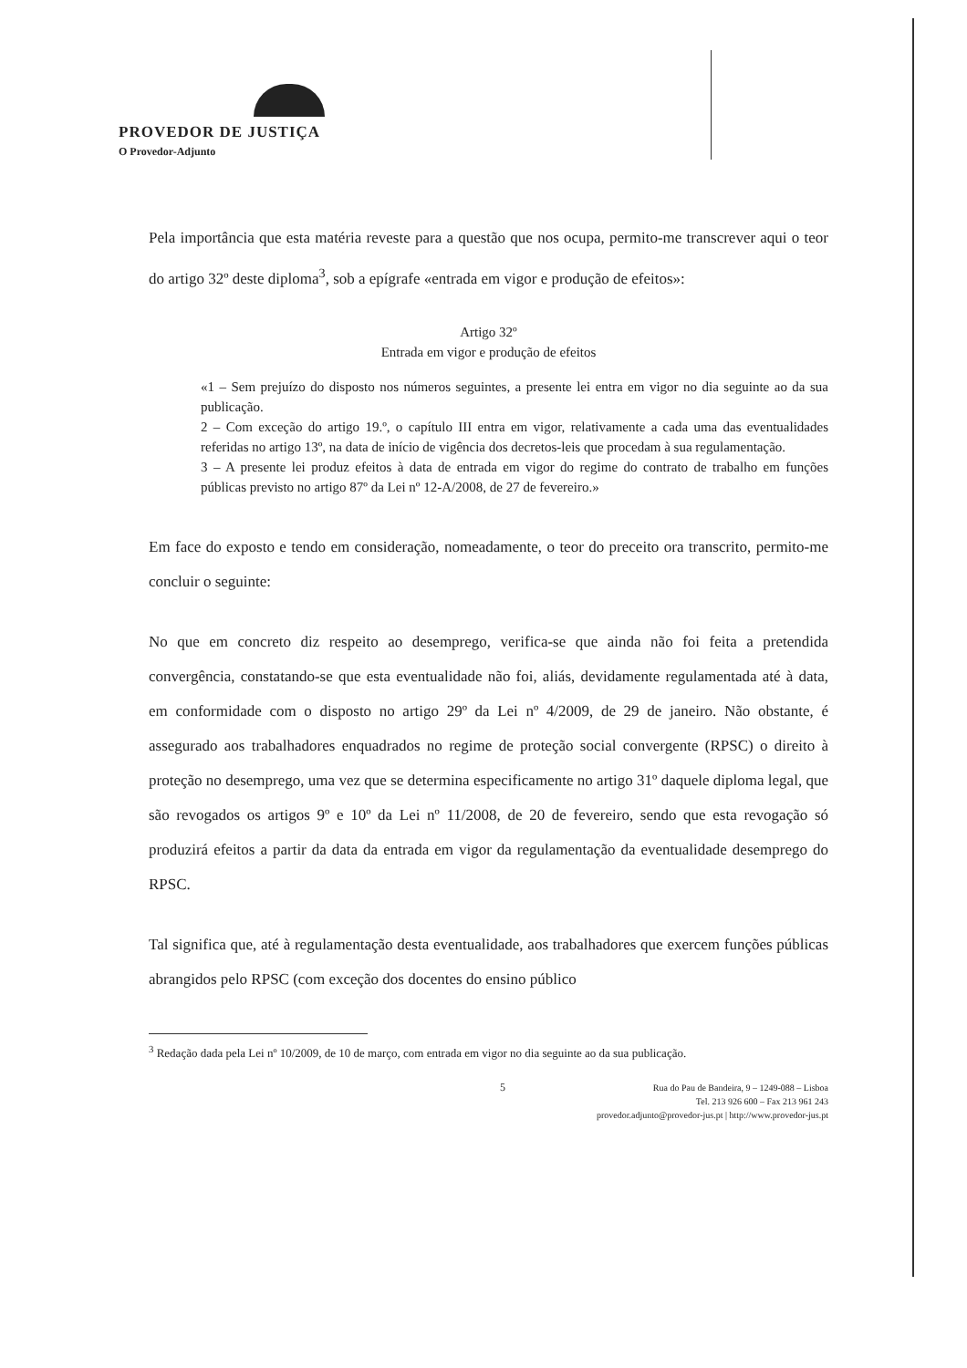PROVEDOR DE JUSTIÇA
O Provedor-Adjunto
Pela importância que esta matéria reveste para a questão que nos ocupa, permito-me transcrever aqui o teor do artigo 32º deste diploma<sup>3</sup>, sob a epígrafe «entrada em vigor e produção de efeitos»:
Artigo 32º
Entrada em vigor e produção de efeitos
«1 – Sem prejuízo do disposto nos números seguintes, a presente lei entra em vigor no dia seguinte ao da sua publicação.
2 – Com exceção do artigo 19.º, o capítulo III entra em vigor, relativamente a cada uma das eventualidades referidas no artigo 13º, na data de início de vigência dos decretos-leis que procedam à sua regulamentação.
3 – A presente lei produz efeitos à data de entrada em vigor do regime do contrato de trabalho em funções públicas previsto no artigo 87º da Lei nº 12-A/2008, de 27 de fevereiro.»
Em face do exposto e tendo em consideração, nomeadamente, o teor do preceito ora transcrito, permito-me concluir o seguinte:
No que em concreto diz respeito ao desemprego, verifica-se que ainda não foi feita a pretendida convergência, constatando-se que esta eventualidade não foi, aliás, devidamente regulamentada até à data, em conformidade com o disposto no artigo 29º da Lei nº 4/2009, de 29 de janeiro. Não obstante, é assegurado aos trabalhadores enquadrados no regime de proteção social convergente (RPSC) o direito à proteção no desemprego, uma vez que se determina especificamente no artigo 31º daquele diploma legal, que são revogados os artigos 9º e 10º da Lei nº 11/2008, de 20 de fevereiro, sendo que esta revogação só produzirá efeitos a partir da data da entrada em vigor da regulamentação da eventualidade desemprego do RPSC.
Tal significa que, até à regulamentação desta eventualidade, aos trabalhadores que exercem funções públicas abrangidos pelo RPSC (com exceção dos docentes do ensino público
<sup>3</sup> Redação dada pela Lei nº 10/2009, de 10 de março, com entrada em vigor no dia seguinte ao da sua publicação.
5
Rua do Pau de Bandeira, 9 – 1249-088 – Lisboa
Tel. 213 926 600 – Fax 213 961 243
provedor.adjunto@provedor-jus.pt | http://www.provedor-jus.pt